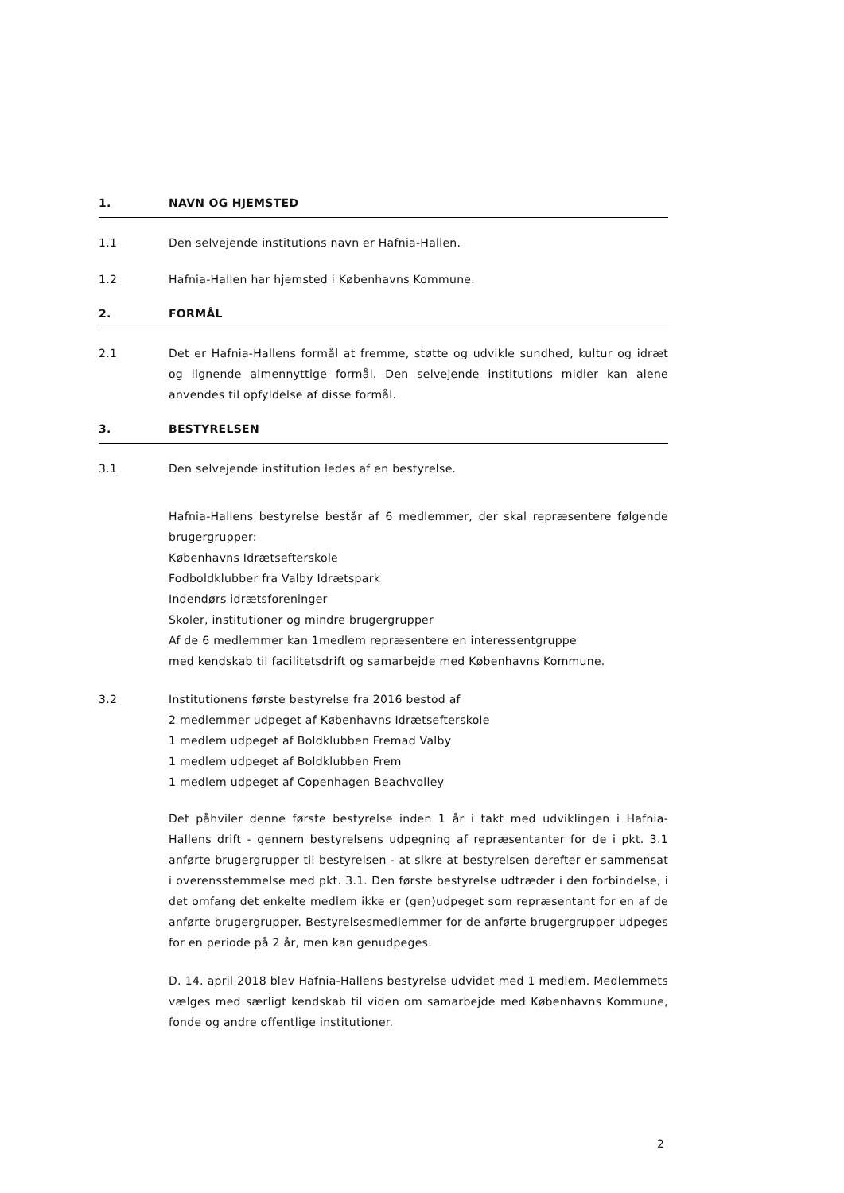1. NAVN OG HJEMSTED
1.1 Den selvejende institutions navn er Hafnia-Hallen.
1.2 Hafnia-Hallen har hjemsted i Københavns Kommune.
2. FORMÅL
2.1 Det er Hafnia-Hallens formål at fremme, støtte og udvikle sundhed, kultur og idræt og lignende almennyttige formål. Den selvejende institutions midler kan alene anvendes til opfyldelse af disse formål.
3. BESTYRELSEN
3.1 Den selvejende institution ledes af en bestyrelse.
Hafnia-Hallens bestyrelse består af 6 medlemmer, der skal repræsentere følgende brugergrupper:
Københavns Idrætsefterskole
Fodboldklubber fra Valby Idrætspark
Indendørs idrætsforeninger
Skoler, institutioner og mindre brugergrupper
Af de 6 medlemmer kan 1medlem repræsentere en interessentgruppe
med kendskab til facilitetsdrift og samarbejde med Københavns Kommune.
3.2 Institutionens første bestyrelse fra 2016 bestod af
2 medlemmer udpeget af Københavns Idrætsefterskole
1 medlem udpeget af Boldklubben Fremad Valby
1 medlem udpeget af Boldklubben Frem
1 medlem udpeget af Copenhagen Beachvolley
Det påhviler denne første bestyrelse inden 1 år i takt med udviklingen i Hafnia-Hallens drift - gennem bestyrelsens udpegning af repræsentanter for de i pkt. 3.1 anførte brugergrupper til bestyrelsen - at sikre at bestyrelsen derefter er sammensat i overensstemmelse med pkt. 3.1. Den første bestyrelse udtræder i den forbindelse, i det omfang det enkelte medlem ikke er (gen)udpeget som repræsentant for en af de anførte brugergrupper. Bestyrelsesmedlemmer for de anførte brugergrupper udpeges for en periode på 2 år, men kan genudpeges.
D. 14. april 2018 blev Hafnia-Hallens bestyrelse udvidet med 1 medlem. Medlemmets vælges med særligt kendskab til viden om samarbejde med Københavns Kommune, fonde og andre offentlige institutioner.
2